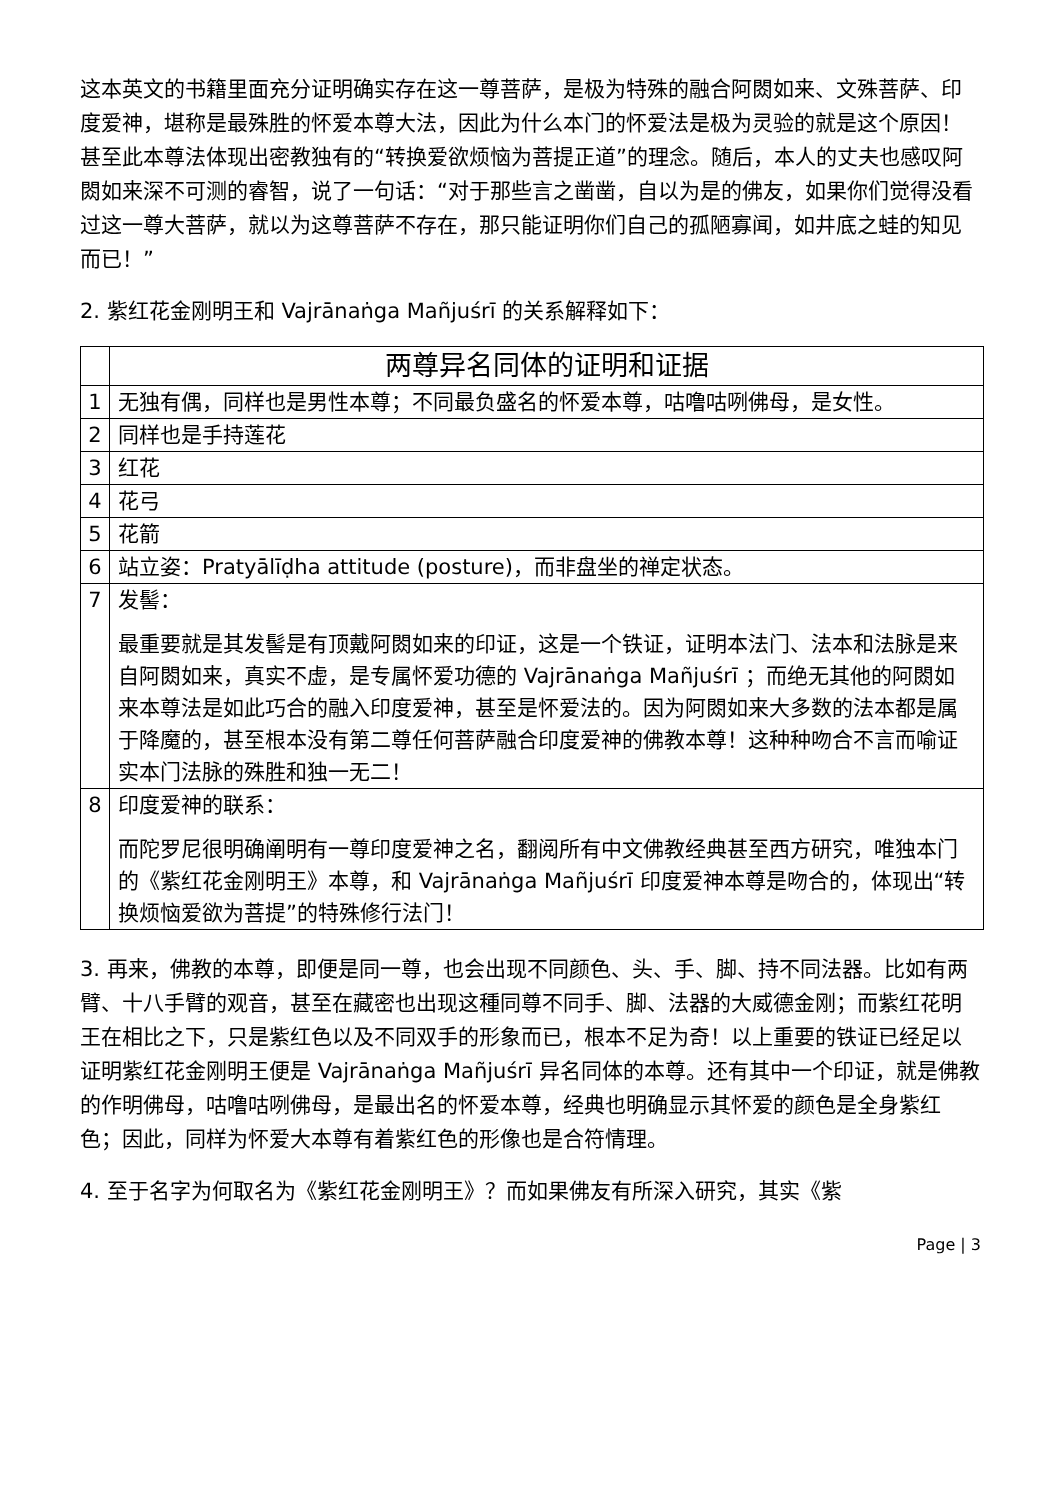这本英文的书籍里面充分证明确实存在这一尊菩萨，是极为特殊的融合阿閦如来、文殊菩萨、印度爱神，堪称是最殊胜的怀爱本尊大法，因此为什么本门的怀爱法是极为灵验的就是这个原因！甚至此本尊法体现出密教独有的“转换爱欲烦恼为菩提正道”的理念。随后，本人的丈夫也感叹阿閦如来深不可测的睿智，说了一句话：“对于那些言之凿凿，自以为是的佛友，如果你们觉得没看过这一尊大菩萨，就以为这尊菩萨不存在，那只能证明你们自己的孤陋寡闻，如井底之蛙的知见而已！”
2. 紫红花金刚明王和 Vajrānaṅga Mañjuśrī 的关系解释如下：
| | 两尊异名同体的证明和证据 |
| 1 | 无独有偶，同样也是男性本尊；不同最负盛名的怀爱本尊，咕噜咕咧佛母，是女性。 |
| 2 | 同样也是手持莲花 |
| 3 | 红花 |
| 4 | 花弓 |
| 5 | 花箭 |
| 6 | 站立姿：Pratyālīḍha attitude (posture)，而非盘坐的禅定状态。 |
| 7 | 发髻： 最重要就是其发髻是有顶戴阿閦如来的印证，这是一个铁证，证明本法门、法本和法脉是来自阿閦如来，真实不虚，是专属怀爱功德的 Vajrānaṅga Mañjuśrī ；而绝无其他的阿閦如来本尊法是如此巧合的融入印度爱神，甚至是怀爱法的。因为阿閦如来大多数的法本都是属于降魔的，甚至根本没有第二尊任何菩萨融合印度爱神的佛教本尊！这种种吻合不言而喻证实本门法脉的殊胜和独一无二！ |
| 8 | 印度爱神的联系： 而陀罗尼很明确阐明有一尊印度爱神之名，翻阅所有中文佛教经典甚至西方研究，唯独本门的《紫红花金刚明王》本尊，和 Vajrānaṅga Mañjuśrī 印度爱神本尊是吻合的，体现出“转换烦恼爱欲为菩提”的特殊修行法门！ |
3. 再来，佛教的本尊，即便是同一尊，也会出现不同颜色、头、手、脚、持不同法器。比如有两臂、十八手臂的观音，甚至在藏密也出现这種同尊不同手、脚、法器的大威德金刚；而紫红花明王在相比之下，只是紫红色以及不同双手的形象而已，根本不足为奇！以上重要的铁证已经足以证明紫红花金刚明王便是 Vajrānaṅga Mañjuśrī 异名同体的本尊。还有其中一个印证，就是佛教的作明佛母，咕噜咕咧佛母，是最出名的怀爱本尊，经典也明确显示其怀爱的颜色是全身紫红色；因此，同样为怀爱大本尊有着紫红色的形像也是合符情理。
4. 至于名字为何取名为《紫红花金刚明王》？而如果佛友有所深入研究，其实《紫
Page | 3